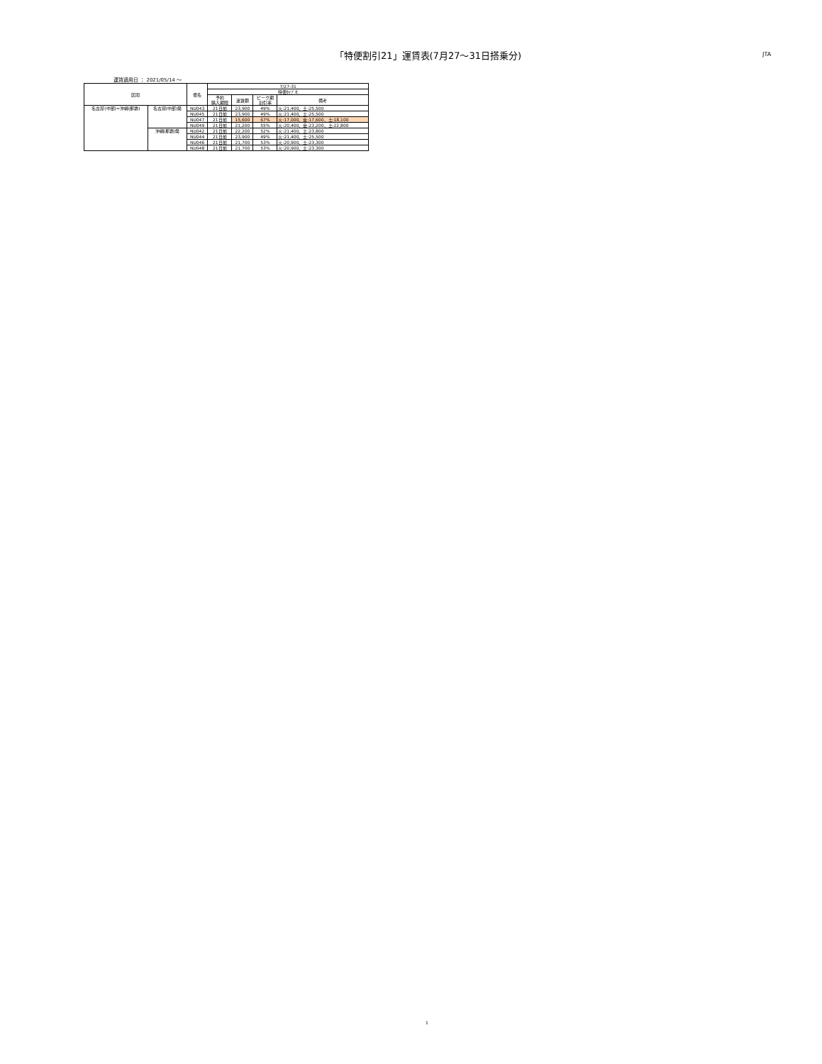「特便割引21」運賃表(7月27～31日搭乗分)
JTA
運賃適用日 ： 2021/05/14 ～
| 区間 | | 便名 | 7/27-31 | | | |
| --- | --- | --- | --- | --- | --- | --- |
| | | | 特便ﾀｲﾌﾟE | | | |
| | | | 予約 購入期限 | 運賃額 | ピーク期 割引率 | 備考 |
| 名古屋(中部)=沖縄(那覇) | 名古屋(中部)発 | NU043 | 21日前 | 23,900 | 49% | 火:21,400、土:25,500 |
| | | NU045 | 21日前 | 23,900 | 49% | 火:21,400、土:25,500 |
| | | NU047 | 21日前 | 15,600 | 67% | 火:17,000、金:17,600、土:18,100 |
| | | NU049 | 21日前 | 21,200 | 55% | 火:20,400、金:23,200、土:22,800 |
| | 沖縄(那覇)発 | NU042 | 21日前 | 22,200 | 52% | 火:21,400、土:23,800 |
| | | NU044 | 21日前 | 23,900 | 49% | 火:21,400、土:25,500 |
| | | NU046 | 21日前 | 21,700 | 53% | 火:20,900、土:23,300 |
| | | NU048 | 21日前 | 21,700 | 53% | 火:20,900、土:23,300 |
1